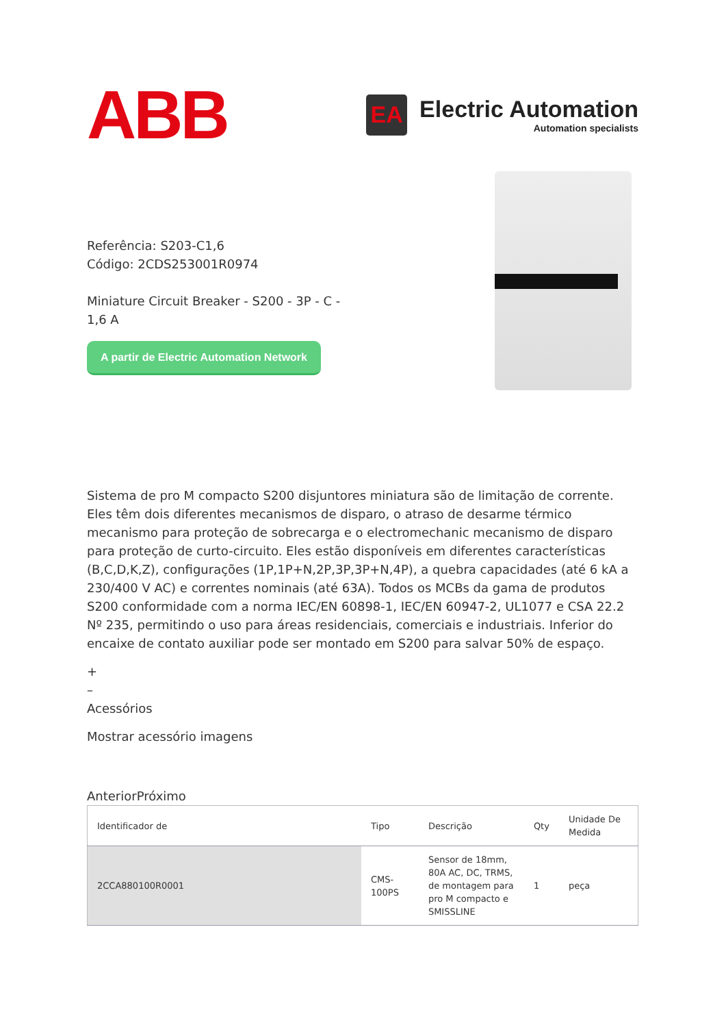ABB
EA
Electric Automation
Automation specialists
Referência: S203-C1,6
Código: 2CDS253001R0974
Miniature Circuit Breaker - S200 - 3P - C - 1,6 A
A partir de Electric Automation Network
Sistema de pro M compacto S200 disjuntores miniatura são de limitação de corrente. Eles têm dois diferentes mecanismos de disparo, o atraso de desarme térmico mecanismo para proteção de sobrecarga e o electromechanic mecanismo de disparo para proteção de curto-circuito. Eles estão disponíveis em diferentes características (B,C,D,K,Z), configurações (1P,1P+N,2P,3P,3P+N,4P), a quebra capacidades (até 6 kA a 230/400 V AC) e correntes nominais (até 63A). Todos os MCBs da gama de produtos S200 conformidade com a norma IEC/EN 60898-1, IEC/EN 60947-2, UL1077 e CSA 22.2 Nº 235, permitindo o uso para áreas residenciais, comerciais e industriais. Inferior do encaixe de contato auxiliar pode ser montado em S200 para salvar 50% de espaço.
+
–
Acessórios
Mostrar acessório imagens
AnteriorPróximo
| Identificador de | Tipo | Descrição | Qty | Unidade De Medida |
| --- | --- | --- | --- | --- |
| 2CCA880100R0001 | CMS-100PS | Sensor de 18mm, 80A AC, DC, TRMS, de montagem para pro M compacto e SMISSLINE | 1 | peça |